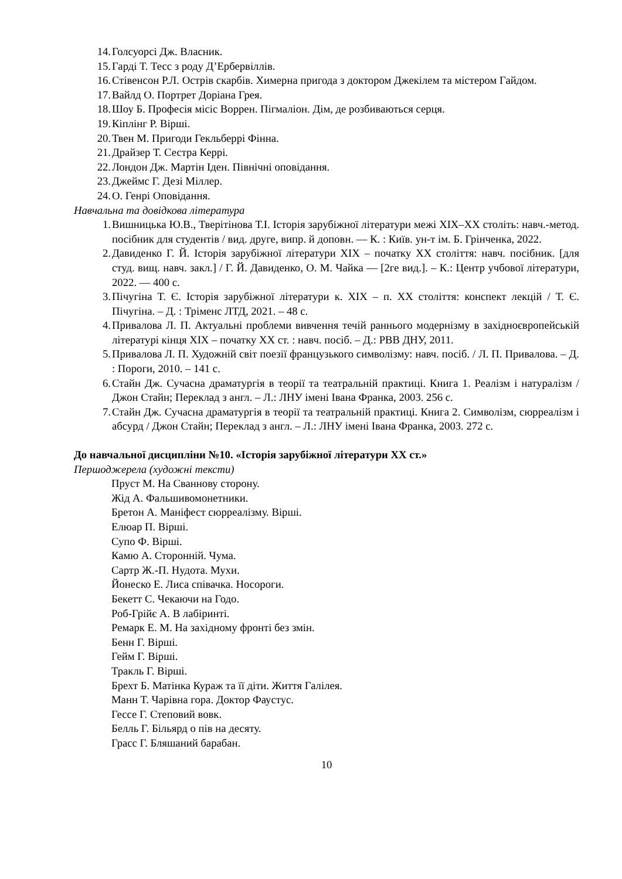14. Голсуорсі Дж. Власник.
15. Гарді Т. Тесс з роду Д’Ербервіллів.
16. Стівенсон Р.Л. Острів скарбів. Химерна пригода з доктором Джекілем та містером Гайдом.
17. Вайлд О. Портрет Доріана Грея.
18. Шоу Б. Професія місіс Воррен. Пігмаліон. Дім, де розбиваються серця.
19. Кіплінг Р. Вірші.
20. Твен М. Пригоди Гекльберрі Фінна.
21. Драйзер Т. Сестра Керрі.
22. Лондон Дж. Мартін Іден. Північні оповідання.
23. Джеймс Г. Дезі Міллер.
24. О. Генрі Оповідання.
Навчальна та довідкова література
1. Вишницька Ю.В., Тверітінова Т.І. Історія зарубіжної літератури межі XIX–XX століть: навч.-метод. посібник для студентів / вид. друге, випр. й доповн. — К. : Київ. ун-т ім. Б. Грінченка, 2022.
2. Давиденко Г. Й. Історія зарубіжної літератури XIX – початку XX століття: навч. посібник. [для студ. вищ. навч. закл.] / Г. Й. Давиденко, О. М. Чайка — [2ге вид.]. – К.: Центр учбової літератури, 2022. — 400 с.
3. Пічугіна Т. Є. Історія зарубіжної літератури к. ХІХ – п. ХХ століття: конспект лекцій / Т. Є. Пічугіна. – Д. : Тріменс ЛТД, 2021. – 48 с.
4. Привалова Л. П. Актуальні проблеми вивчення течій раннього модернізму в західноєвропейській літературі кінця XIX – початку XX ст. : навч. посіб. – Д.: РВВ ДНУ, 2011.
5. Привалова Л. П. Художній світ поезії французького символізму: навч. посіб. / Л. П. Привалова. – Д. : Пороги, 2010. – 141 с.
6. Стайн Дж. Сучасна драматургія в теорії та театральній практиці. Книга 1. Реалізм і натуралізм / Джон Стайн; Переклад з англ. – Л.: ЛНУ імені Івана Франка, 2003. 256 с.
7. Стайн Дж. Сучасна драматургія в теорії та театральній практиці. Книга 2. Символізм, сюрреалізм і абсурд / Джон Стайн; Переклад з англ. – Л.: ЛНУ імені Івана Франка, 2003. 272 с.
До навчальної дисципліни №10. «Історія зарубіжної літератури ХХ ст.»
Першоджерела (художні тексти)
Пруст М. На Сваннову сторону.
Жід А. Фальшивомонетники.
Бретон А. Маніфест сюрреалізму. Вірші.
Елюар П. Вірші.
Супо Ф. Вірші.
Камю А. Сторонній. Чума.
Сартр Ж.-П. Нудота. Мухи.
Йонеско Е. Лиса співачка. Носороги.
Бекетт С. Чекаючи на Годо.
Роб-Грійє А. В лабіринті.
Ремарк Е. М. На західному фронті без змін.
Бенн Г. Вірші.
Гейм Г. Вірші.
Тракль Г. Вірші.
Брехт Б. Матінка Кураж та її діти. Життя Галілея.
Манн Т. Чарівна гора. Доктор Фаустус.
Гессе Г. Степовий вовк.
Белль Г. Більярд о пів на десяту.
Грасс Г. Бляшаний барабан.
10